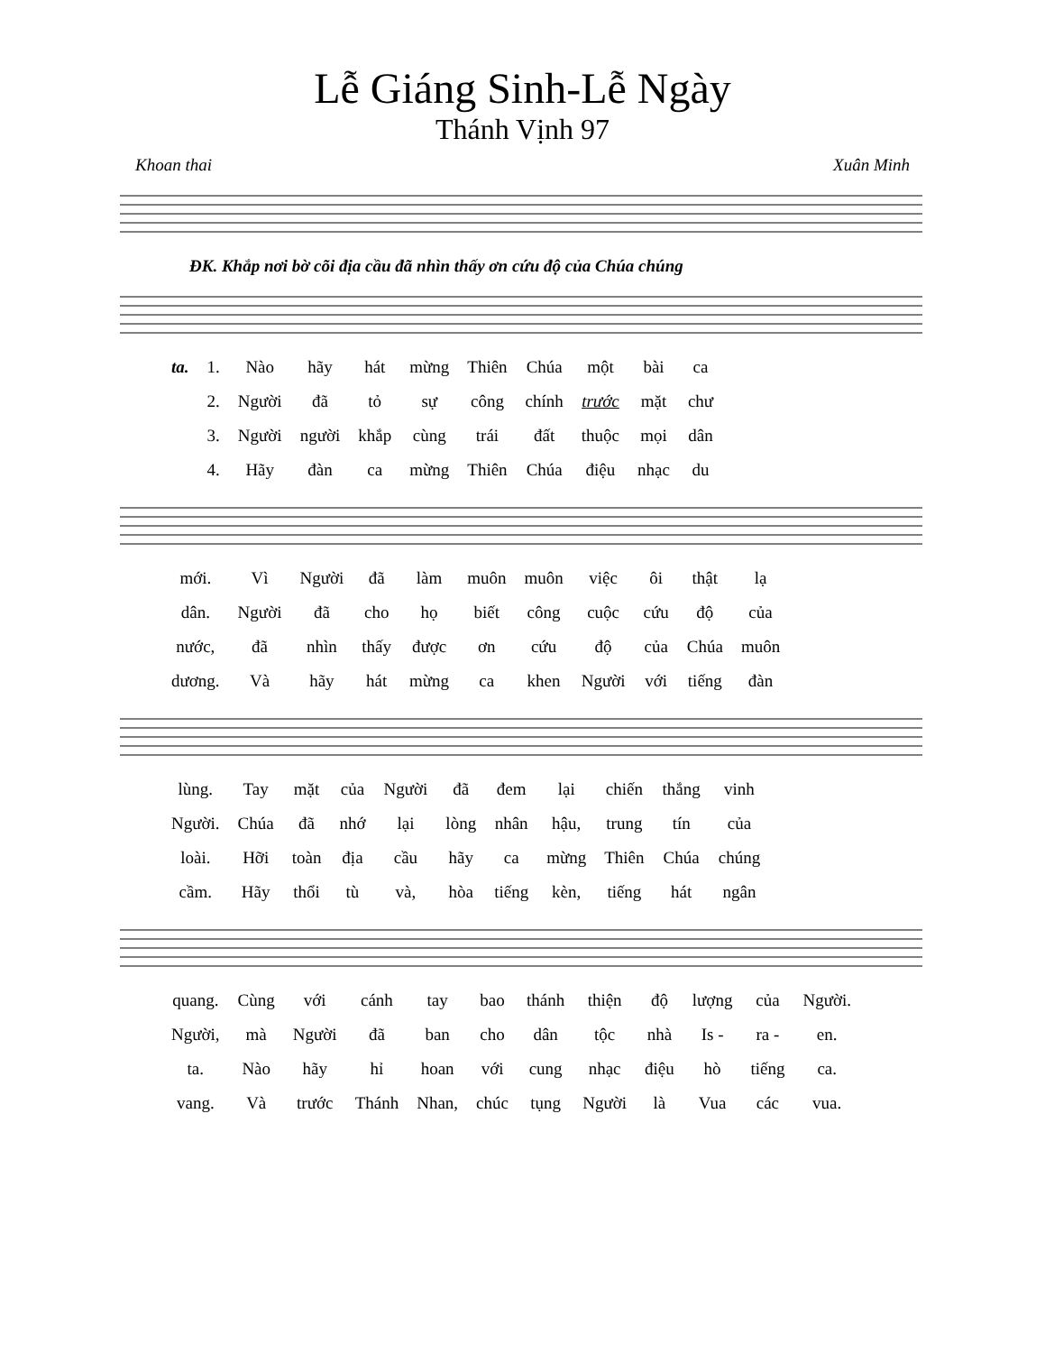Lễ Giáng Sinh-Lễ Ngày
Thánh Vịnh 97
Khoan thai Xuân Minh
ĐK. Khắp nơi bờ cõi địa cầu đã nhìn thấy ơn cứu độ của Chúa chúng
| ta. | 1. | Nào | hãy | hát | mừng | Thiên | Chúa | một | bài | ca |
| | 2. | Người | đã | tỏ | sự | công | chính | trước | mặt | chư |
| | 3. | Người | người | khắp | cùng | trái | đất | thuộc | mọi | dân |
| | 4. | Hãy | đàn | ca | mừng | Thiên | Chúa | điệu | nhạc | du |
| mới. | Vì | Người | đã | làm | muôn | muôn | việc | ôi | thật | lạ |
| dân. | Người | đã | cho | họ | biết | công | cuộc | cứu | độ | của |
| nước, | đã | nhìn | thấy | được | ơn | cứu | độ | của | Chúa | muôn |
| dương. | Và | hãy | hát | mừng | ca | khen | Người | với | tiếng | đàn |
| lùng. | Tay | mặt | của | Người | đã | đem | lại | chiến | thắng | vinh |
| Người. | Chúa | đã | nhớ | lại | lòng | nhân | hậu, | trung | tín | của |
| loài. | Hỡi | toàn | địa | cầu | hãy | ca | mừng | Thiên | Chúa | chúng |
| cầm. | Hãy | thổi | tù | và, | hòa | tiếng | kèn, | tiếng | hát | ngân |
| quang. | Cùng | với | cánh | tay | bao | thánh | thiện | độ | lượng | của | Người. |
| Người, | mà | Người | đã | ban | cho | dân | tộc | nhà | Is - | ra - | en. |
| ta. | Nào | hãy | hỉ | hoan | với | cung | nhạc | điệu | hò | tiếng | ca. |
| vang. | Và | trước | Thánh | Nhan, | chúc | tụng | Người | là | Vua | các | vua. |